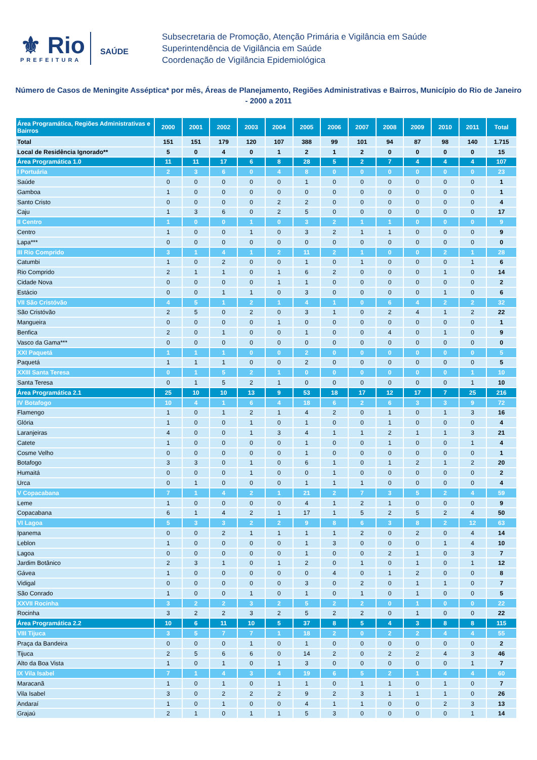⚜ Rio
PREFEITURA
SAÚDE
Subsecretaria de Promoção, Atenção Primária e Vigilância em Saúde
Superintendência de Vigilância em Saúde
Coordenação de Vigilância Epidemiológica
Número de Casos de Meningite Asséptica* por mês, Áreas de Planejamento, Regiões Administrativas e Bairros, Município do Rio de Janeiro - 2000 a 2011
| Área Programática, Regiões Administrativas e Bairros | 2000 | 2001 | 2002 | 2003 | 2004 | 2005 | 2006 | 2007 | 2008 | 2009 | 2010 | 2011 | Total |
| --- | --- | --- | --- | --- | --- | --- | --- | --- | --- | --- | --- | --- | --- |
| Total | 151 | 151 | 179 | 120 | 107 | 388 | 99 | 101 | 94 | 87 | 98 | 140 | 1.715 |
| Local de Residência Ignorado** | 5 | 0 | 4 | 0 | 1 | 2 | 1 | 2 | 0 | 0 | 0 | 0 | 15 |
| Área Programática 1.0 | 11 | 11 | 17 | 6 | 8 | 28 | 5 | 2 | 7 | 4 | 4 | 4 | 107 |
| I Portuária | 2 | 3 | 6 | 0 | 4 | 8 | 0 | 0 | 0 | 0 | 0 | 0 | 23 |
| Saúde | 0 | 0 | 0 | 0 | 0 | 1 | 0 | 0 | 0 | 0 | 0 | 0 | 1 |
| Gamboa | 1 | 0 | 0 | 0 | 0 | 0 | 0 | 0 | 0 | 0 | 0 | 0 | 1 |
| Santo Cristo | 0 | 0 | 0 | 0 | 2 | 2 | 0 | 0 | 0 | 0 | 0 | 0 | 4 |
| Caju | 1 | 3 | 6 | 0 | 2 | 5 | 0 | 0 | 0 | 0 | 0 | 0 | 17 |
| II Centro | 1 | 0 | 0 | 1 | 0 | 3 | 2 | 1 | 1 | 0 | 0 | 0 | 9 |
| Centro | 1 | 0 | 0 | 1 | 0 | 3 | 2 | 1 | 1 | 0 | 0 | 0 | 9 |
| Lapa*** | 0 | 0 | 0 | 0 | 0 | 0 | 0 | 0 | 0 | 0 | 0 | 0 | 0 |
| III Rio Comprido | 3 | 1 | 4 | 1 | 2 | 11 | 2 | 1 | 0 | 0 | 2 | 1 | 28 |
| Catumbi | 1 | 0 | 2 | 0 | 0 | 1 | 0 | 1 | 0 | 0 | 0 | 1 | 6 |
| Rio Comprido | 2 | 1 | 1 | 0 | 1 | 6 | 2 | 0 | 0 | 0 | 1 | 0 | 14 |
| Cidade Nova | 0 | 0 | 0 | 0 | 1 | 1 | 0 | 0 | 0 | 0 | 0 | 0 | 2 |
| Estácio | 0 | 0 | 1 | 1 | 0 | 3 | 0 | 0 | 0 | 0 | 1 | 0 | 6 |
| VII São Cristóvão | 4 | 5 | 1 | 2 | 1 | 4 | 1 | 0 | 6 | 4 | 2 | 2 | 32 |
| São Cristóvão | 2 | 5 | 0 | 2 | 0 | 3 | 1 | 0 | 2 | 4 | 1 | 2 | 22 |
| Mangueira | 0 | 0 | 0 | 0 | 1 | 0 | 0 | 0 | 0 | 0 | 0 | 0 | 1 |
| Benfica | 2 | 0 | 1 | 0 | 0 | 1 | 0 | 0 | 4 | 0 | 1 | 0 | 9 |
| Vasco da Gama*** | 0 | 0 | 0 | 0 | 0 | 0 | 0 | 0 | 0 | 0 | 0 | 0 | 0 |
| XXI Paquetá | 1 | 1 | 1 | 0 | 0 | 2 | 0 | 0 | 0 | 0 | 0 | 0 | 5 |
| Paquetá | 1 | 1 | 1 | 0 | 0 | 2 | 0 | 0 | 0 | 0 | 0 | 0 | 5 |
| XXIII Santa Teresa | 0 | 1 | 5 | 2 | 1 | 0 | 0 | 0 | 0 | 0 | 0 | 1 | 10 |
| Santa Teresa | 0 | 1 | 5 | 2 | 1 | 0 | 0 | 0 | 0 | 0 | 0 | 1 | 10 |
| Área Programática 2.1 | 25 | 10 | 10 | 13 | 9 | 53 | 18 | 17 | 12 | 17 | 7 | 25 | 216 |
| IV Botafogo | 10 | 4 | 1 | 6 | 4 | 18 | 6 | 2 | 6 | 3 | 3 | 9 | 72 |
| Flamengo | 1 | 0 | 1 | 2 | 1 | 4 | 2 | 0 | 1 | 0 | 1 | 3 | 16 |
| Glória | 1 | 0 | 0 | 1 | 0 | 1 | 0 | 0 | 1 | 0 | 0 | 0 | 4 |
| Laranjeiras | 4 | 0 | 0 | 1 | 3 | 4 | 1 | 1 | 2 | 1 | 1 | 3 | 21 |
| Catete | 1 | 0 | 0 | 0 | 0 | 1 | 0 | 0 | 1 | 0 | 0 | 1 | 4 |
| Cosme Velho | 0 | 0 | 0 | 0 | 0 | 1 | 0 | 0 | 0 | 0 | 0 | 0 | 1 |
| Botafogo | 3 | 3 | 0 | 1 | 0 | 6 | 1 | 0 | 1 | 2 | 1 | 2 | 20 |
| Humaitá | 0 | 0 | 0 | 1 | 0 | 0 | 1 | 0 | 0 | 0 | 0 | 0 | 2 |
| Urca | 0 | 1 | 0 | 0 | 0 | 1 | 1 | 1 | 0 | 0 | 0 | 0 | 4 |
| V Copacabana | 7 | 1 | 4 | 2 | 1 | 21 | 2 | 7 | 3 | 5 | 2 | 4 | 59 |
| Leme | 1 | 0 | 0 | 0 | 0 | 4 | 1 | 2 | 1 | 0 | 0 | 0 | 9 |
| Copacabana | 6 | 1 | 4 | 2 | 1 | 17 | 1 | 5 | 2 | 5 | 2 | 4 | 50 |
| VI Lagoa | 5 | 3 | 3 | 2 | 2 | 9 | 8 | 6 | 3 | 8 | 2 | 12 | 63 |
| Ipanema | 0 | 0 | 2 | 1 | 1 | 1 | 1 | 2 | 0 | 2 | 0 | 4 | 14 |
| Leblon | 1 | 0 | 0 | 0 | 0 | 1 | 3 | 0 | 0 | 0 | 1 | 4 | 10 |
| Lagoa | 0 | 0 | 0 | 0 | 0 | 1 | 0 | 0 | 2 | 1 | 0 | 3 | 7 |
| Jardim Botânico | 2 | 3 | 1 | 0 | 1 | 2 | 0 | 1 | 0 | 1 | 0 | 1 | 12 |
| Gávea | 1 | 0 | 0 | 0 | 0 | 0 | 4 | 0 | 1 | 2 | 0 | 0 | 8 |
| Vidigal | 0 | 0 | 0 | 0 | 0 | 3 | 0 | 2 | 0 | 1 | 1 | 0 | 7 |
| São Conrado | 1 | 0 | 0 | 1 | 0 | 1 | 0 | 1 | 0 | 1 | 0 | 0 | 5 |
| XXVII Rocinha | 3 | 2 | 2 | 3 | 2 | 5 | 2 | 2 | 0 | 1 | 0 | 0 | 22 |
| Rocinha | 3 | 2 | 2 | 3 | 2 | 5 | 2 | 2 | 0 | 1 | 0 | 0 | 22 |
| Área Programática 2.2 | 10 | 6 | 11 | 10 | 5 | 37 | 8 | 5 | 4 | 3 | 8 | 8 | 115 |
| VIII Tijuca | 3 | 5 | 7 | 7 | 1 | 18 | 2 | 0 | 2 | 2 | 4 | 4 | 55 |
| Praça da Bandeira | 0 | 0 | 0 | 1 | 0 | 1 | 0 | 0 | 0 | 0 | 0 | 0 | 2 |
| Tijuca | 2 | 5 | 6 | 6 | 0 | 14 | 2 | 0 | 2 | 2 | 4 | 3 | 46 |
| Alto da Boa Vista | 1 | 0 | 1 | 0 | 1 | 3 | 0 | 0 | 0 | 0 | 0 | 1 | 7 |
| IX Vila Isabel | 7 | 1 | 4 | 3 | 4 | 19 | 6 | 5 | 2 | 1 | 4 | 4 | 60 |
| Maracanã | 1 | 0 | 1 | 0 | 1 | 1 | 0 | 1 | 1 | 0 | 1 | 0 | 7 |
| Vila Isabel | 3 | 0 | 2 | 2 | 2 | 9 | 2 | 3 | 1 | 1 | 1 | 0 | 26 |
| Andaraí | 1 | 0 | 1 | 0 | 0 | 4 | 1 | 1 | 0 | 0 | 2 | 3 | 13 |
| Grajaú | 2 | 1 | 0 | 1 | 1 | 5 | 3 | 0 | 0 | 0 | 0 | 1 | 14 |